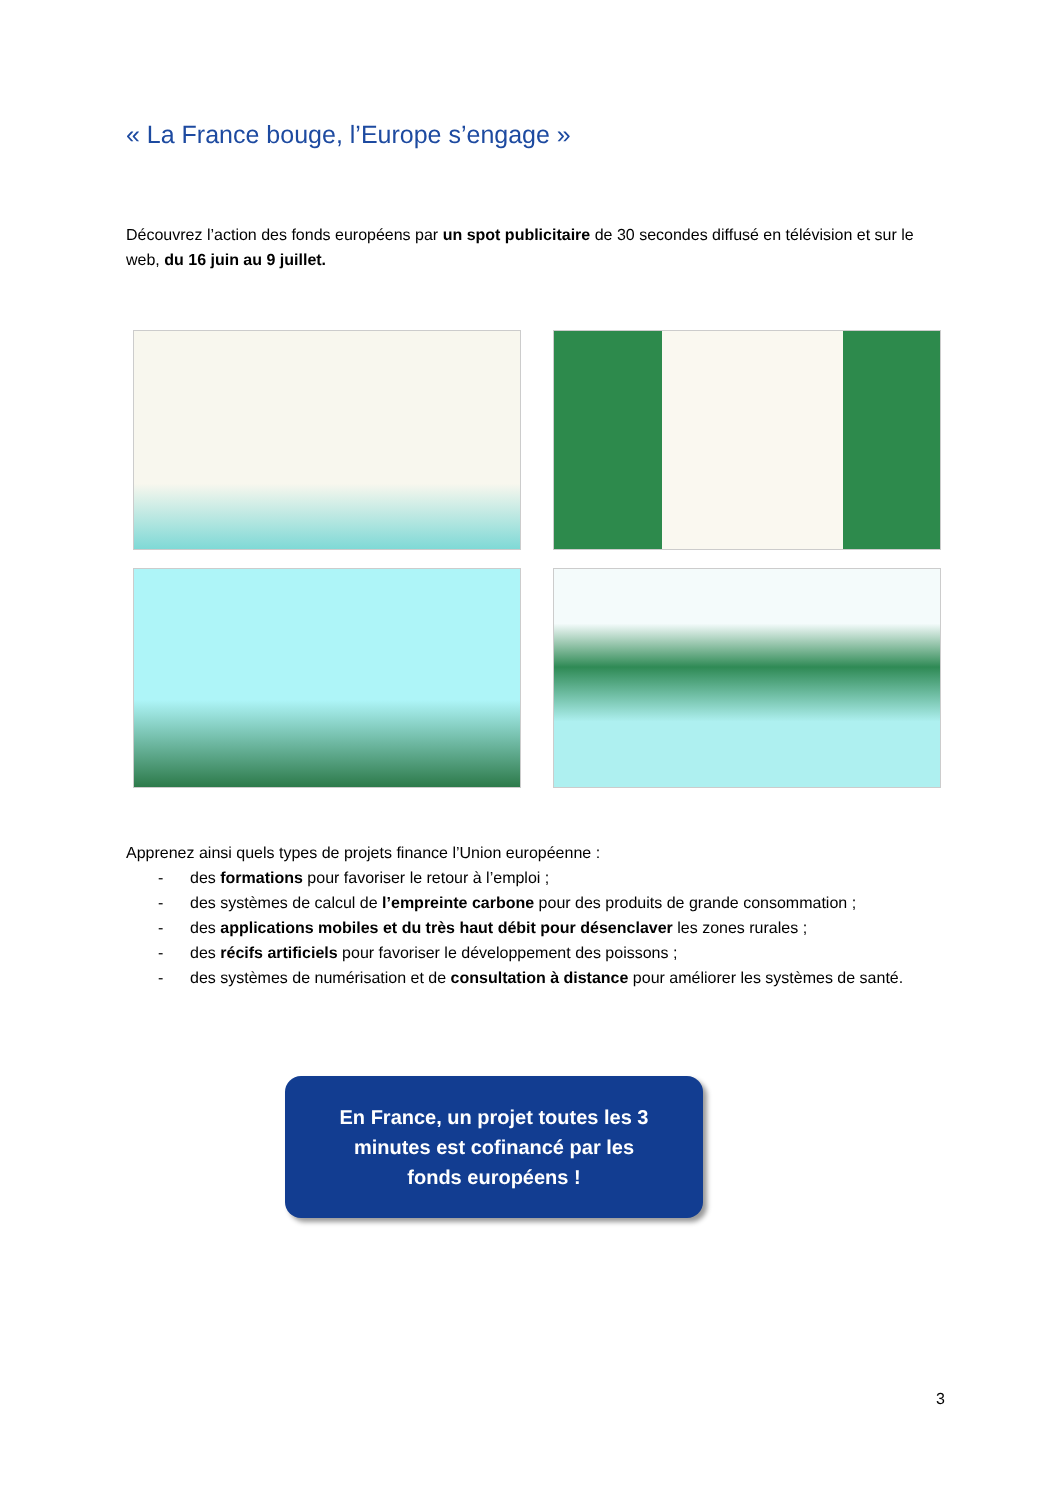« La France bouge, l’Europe s’engage »
Découvrez l’action des fonds européens par un spot publicitaire de 30 secondes diffusé en télévision et sur le web, du 16 juin au 9 juillet.
Apprenez ainsi quels types de projets finance l’Union européenne :
- des formations pour favoriser le retour à l’emploi ;
- des systèmes de calcul de l’empreinte carbone pour des produits de grande consommation ;
- des applications mobiles et du très haut débit pour désenclaver les zones rurales ;
- des récifs artificiels pour favoriser le développement des poissons ;
- des systèmes de numérisation et de consultation à distance pour améliorer les systèmes de santé.
En France, un projet toutes les 3
minutes est cofinancé par les
fonds européens !
3